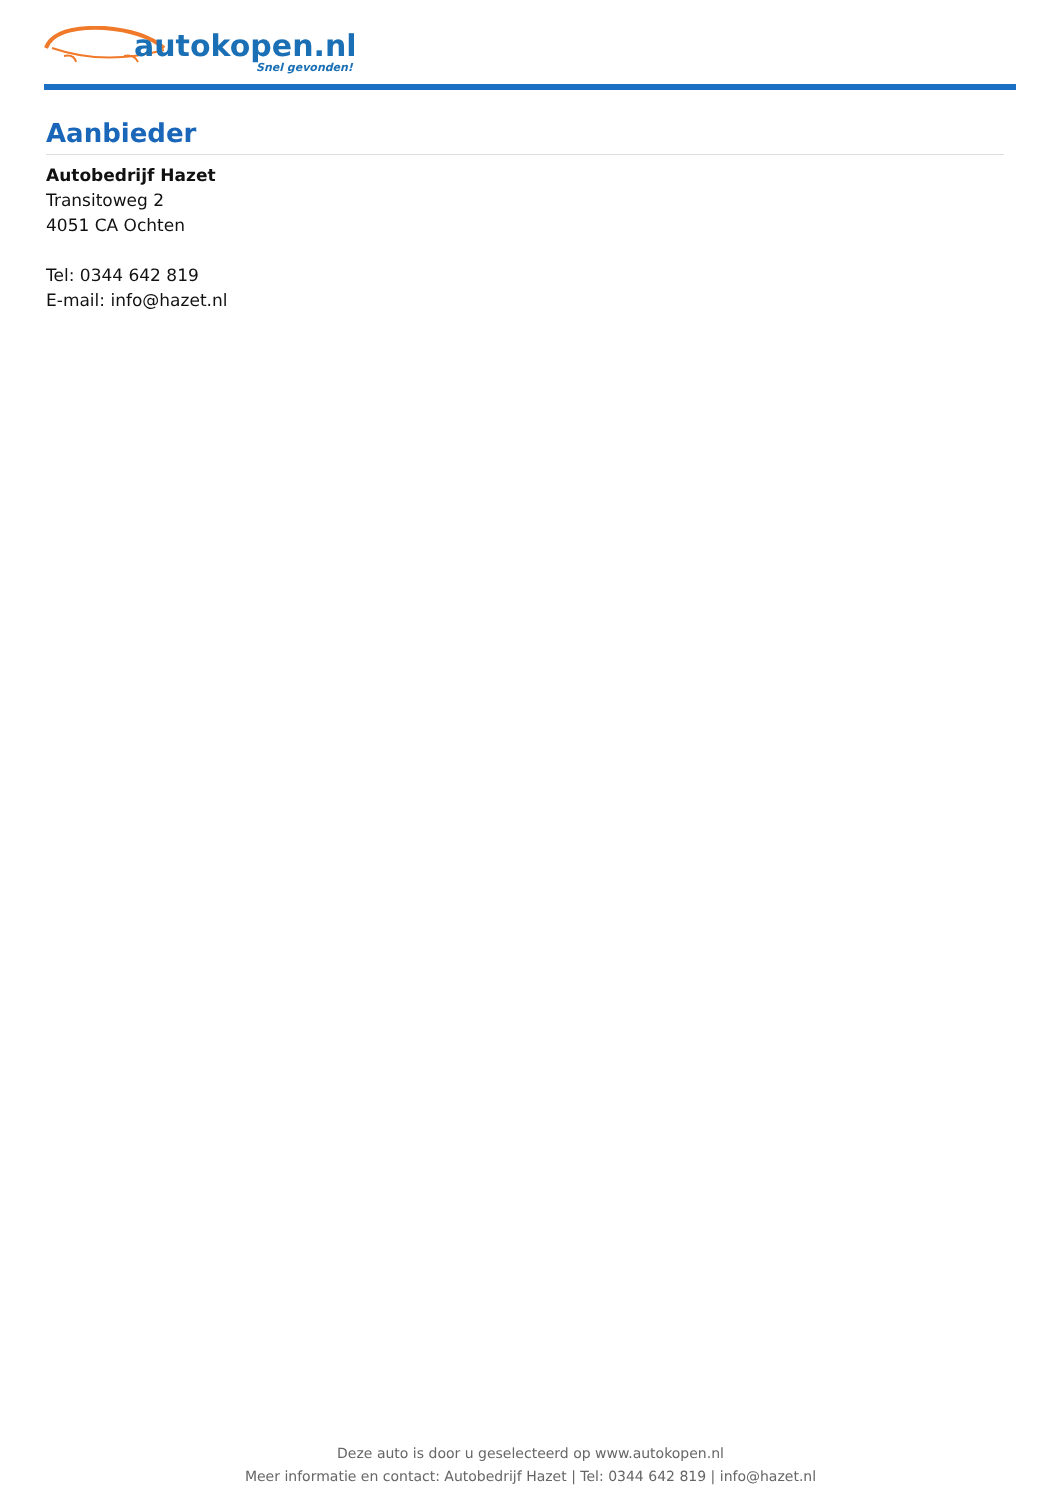autokopen.nl
Snel gevonden!
Aanbieder
Autobedrijf Hazet
Transitoweg 2
4051 CA Ochten
Tel: 0344 642 819
E-mail: info@hazet.nl
Deze auto is door u geselecteerd op www.autokopen.nl
Meer informatie en contact: Autobedrijf Hazet | Tel: 0344 642 819 | info@hazet.nl